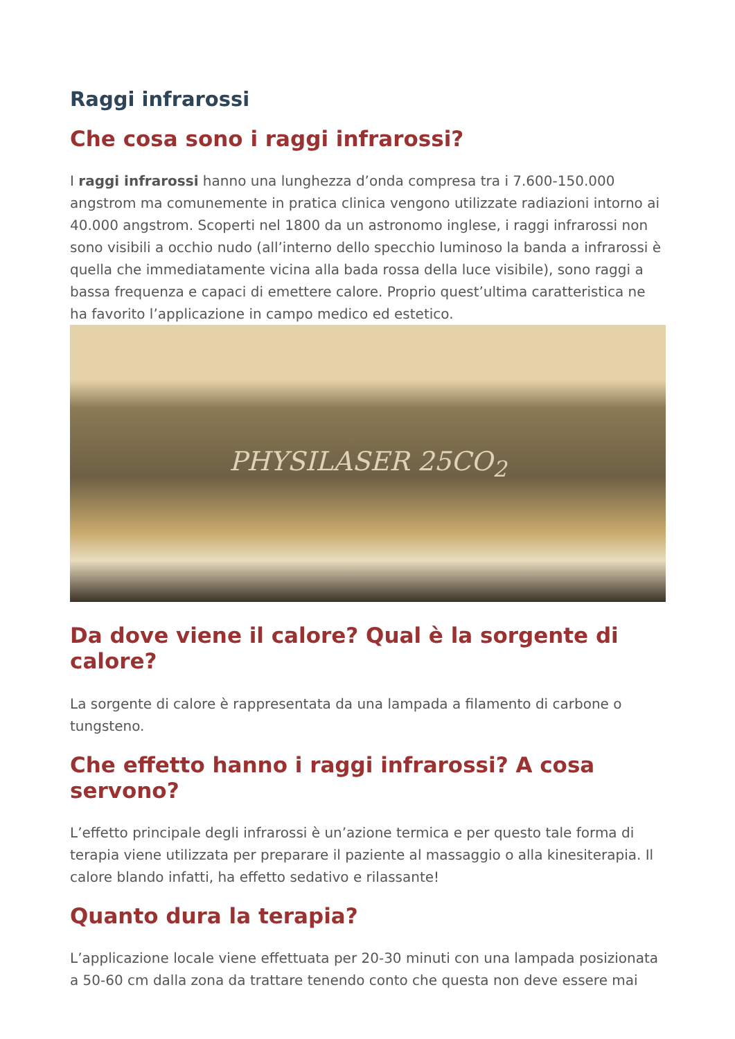Raggi infrarossi
Che cosa sono i raggi infrarossi?
I raggi infrarossi hanno una lunghezza d’onda compresa tra i 7.600-150.000 angstrom ma comunemente in pratica clinica vengono utilizzate radiazioni intorno ai 40.000 angstrom. Scoperti nel 1800 da un astronomo inglese, i raggi infrarossi non sono visibili a occhio nudo (all’interno dello specchio luminoso la banda a infrarossi è quella che immediatamente vicina alla bada rossa della luce visibile), sono raggi a bassa frequenza e capaci di emettere calore. Proprio quest’ultima caratteristica ne ha favorito l’applicazione in campo medico ed estetico.
PHYSILASER 25CO<sub>2</sub>
Da dove viene il calore? Qual è la sorgente di calore?
La sorgente di calore è rappresentata da una lampada a filamento di carbone o tungsteno.
Che effetto hanno i raggi infrarossi? A cosa servono?
L’effetto principale degli infrarossi è un’azione termica e per questo tale forma di terapia viene utilizzata per preparare il paziente al massaggio o alla kinesiterapia. Il calore blando infatti, ha effetto sedativo e rilassante!
Quanto dura la terapia?
L’applicazione locale viene effettuata per 20-30 minuti con una lampada posizionata a 50-60 cm dalla zona da trattare tenendo conto che questa non deve essere mai